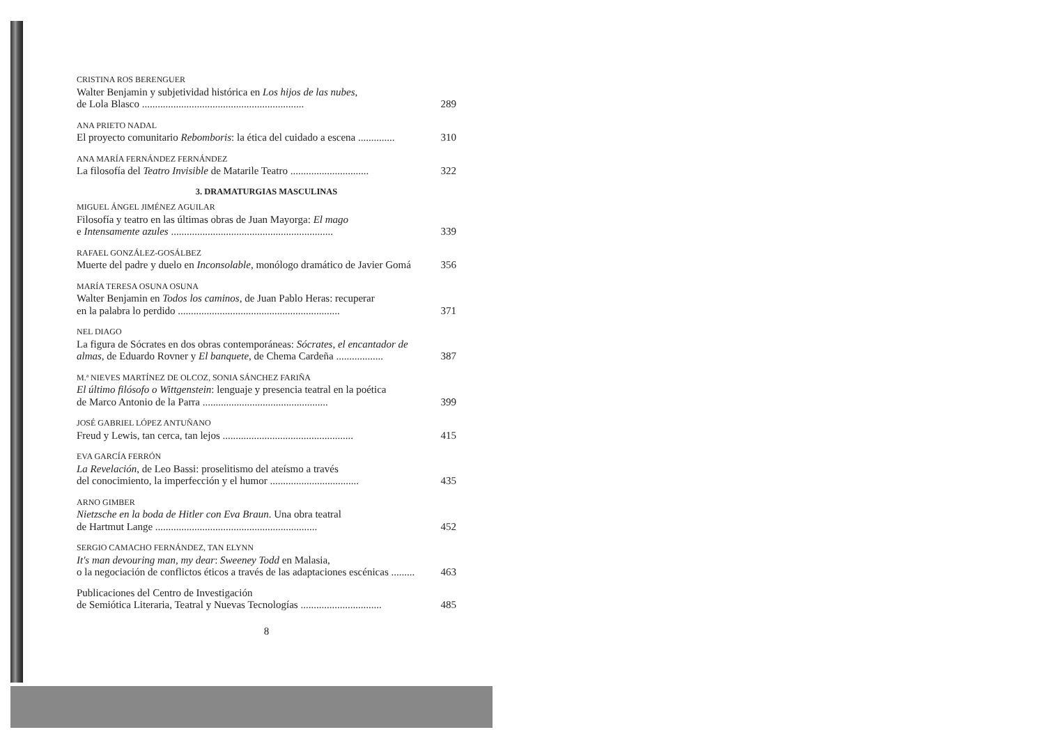CRISTINA ROS BERENGUER
Walter Benjamin y subjetividad histórica en Los hijos de las nubes,
de Lola Blasco ..............................................................
289
ANA PRIETO NADAL
El proyecto comunitario Rebomboris: la ética del cuidado a escena ..............
310
ANA MARÍA FERNÁNDEZ FERNÁNDEZ
La filosofía del Teatro Invisible de Matarile Teatro ..............................
322
3. DRAMATURGIAS MASCULINAS
MIGUEL ÁNGEL JIMÉNEZ AGUILAR
Filosofía y teatro en las últimas obras de Juan Mayorga: El mago
e Intensamente azules ..............................................................
339
RAFAEL GONZÁLEZ-GOSÁLBEZ
Muerte del padre y duelo en Inconsolable, monólogo dramático de Javier Gomá
356
MARÍA TERESA OSUNA OSUNA
Walter Benjamin en Todos los caminos, de Juan Pablo Heras: recuperar
en la palabra lo perdido ..............................................................
371
NEL DIAGO
La figura de Sócrates en dos obras contemporáneas: Sócrates, el encantador de almas, de Eduardo Rovner y El banquete, de Chema Cardeña ..................
387
M.ª NIEVES MARTÍNEZ DE OLCOZ, SONIA SÁNCHEZ FARIÑA
El último filósofo o Wittgenstein: lenguaje y presencia teatral en la poética
de Marco Antonio de la Parra ................................................
399
JOSÉ GABRIEL LÓPEZ ANTUÑANO
Freud y Lewis, tan cerca, tan lejos ..................................................
415
EVA GARCÍA FERRÓN
La Revelación, de Leo Bassi: proselitismo del ateísmo a través
del conocimiento, la imperfección y el humor ..................................
435
ARNO GIMBER
Nietzsche en la boda de Hitler con Eva Braun. Una obra teatral
de Hartmut Lange ..............................................................
452
SERGIO CAMACHO FERNÁNDEZ, TAN ELYNN
It's man devouring man, my dear: Sweeney Todd en Malasia,
o la negociación de conflictos éticos a través de las adaptaciones escénicas .........
463
Publicaciones del Centro de Investigación
de Semiótica Literaria, Teatral y Nuevas Tecnologías ...............................
485
8